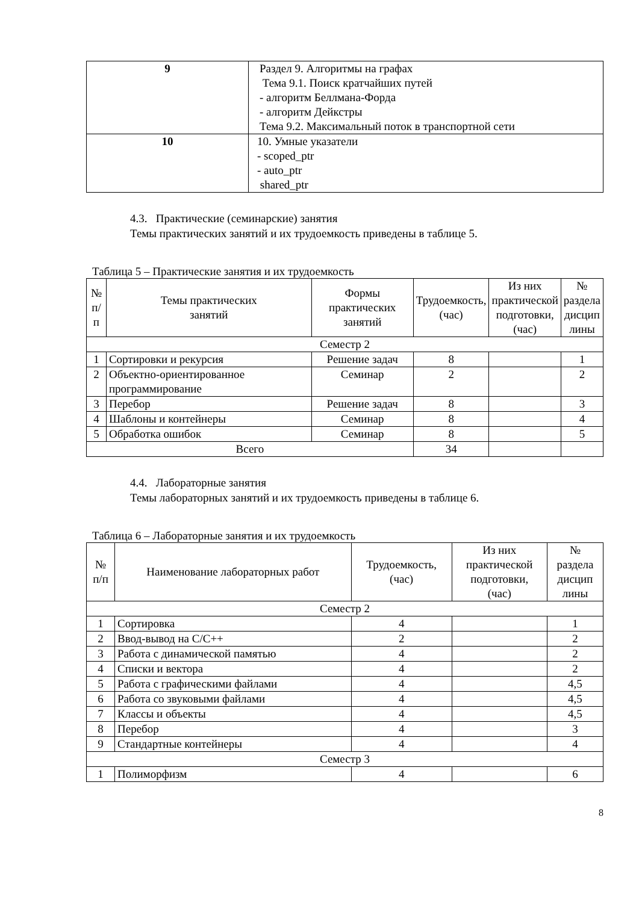| 9 | Раздел 9. Алгоритмы на графах Тема 9.1. Поиск кратчайших путей - алгоритм Беллмана-Форда - алгоритм Дейкстры Тема 9.2. Максимальный поток в транспортной сети |
| 10 | 10. Умные указатели - scoped_ptr - auto_ptr shared_ptr |
4.3. Практические (семинарские) занятия
Темы практических занятий и их трудоемкость приведены в таблице 5.
Таблица 5 – Практические занятия и их трудоемкость
| № п/п | Темы практических занятий | Формы практических занятий | Трудоемкость, (час) | Из них практической подготовки, (час) | № раздела дисцип лины |
| --- | --- | --- | --- | --- | --- |
| Семестр 2 | | | | | |
| 1 | Сортировки и рекурсия | Решение задач | 8 | | 1 |
| 2 | Объектно-ориентированное программирование | Семинар | 2 | | 2 |
| 3 | Перебор | Решение задач | 8 | | 3 |
| 4 | Шаблоны и контейнеры | Семинар | 8 | | 4 |
| 5 | Обработка ошибок | Семинар | 8 | | 5 |
| Всего | | | 34 | | |
4.4. Лабораторные занятия
Темы лабораторных занятий и их трудоемкость приведены в таблице 6.
Таблица 6 – Лабораторные занятия и их трудоемкость
| № п/п | Наименование лабораторных работ | Трудоемкость, (час) | Из них практической подготовки, (час) | № раздела дисцип лины |
| --- | --- | --- | --- | --- |
| Семестр 2 | | | | |
| 1 | Сортировка | 4 | | 1 |
| 2 | Ввод-вывод на C/C++ | 2 | | 2 |
| 3 | Работа с динамической памятью | 4 | | 2 |
| 4 | Списки и вектора | 4 | | 2 |
| 5 | Работа с графическими файлами | 4 | | 4,5 |
| 6 | Работа со звуковыми файлами | 4 | | 4,5 |
| 7 | Классы и объекты | 4 | | 4,5 |
| 8 | Перебор | 4 | | 3 |
| 9 | Стандартные контейнеры | 4 | | 4 |
| Семестр 3 | | | | |
| 1 | Полиморфизм | 4 | | 6 |
8